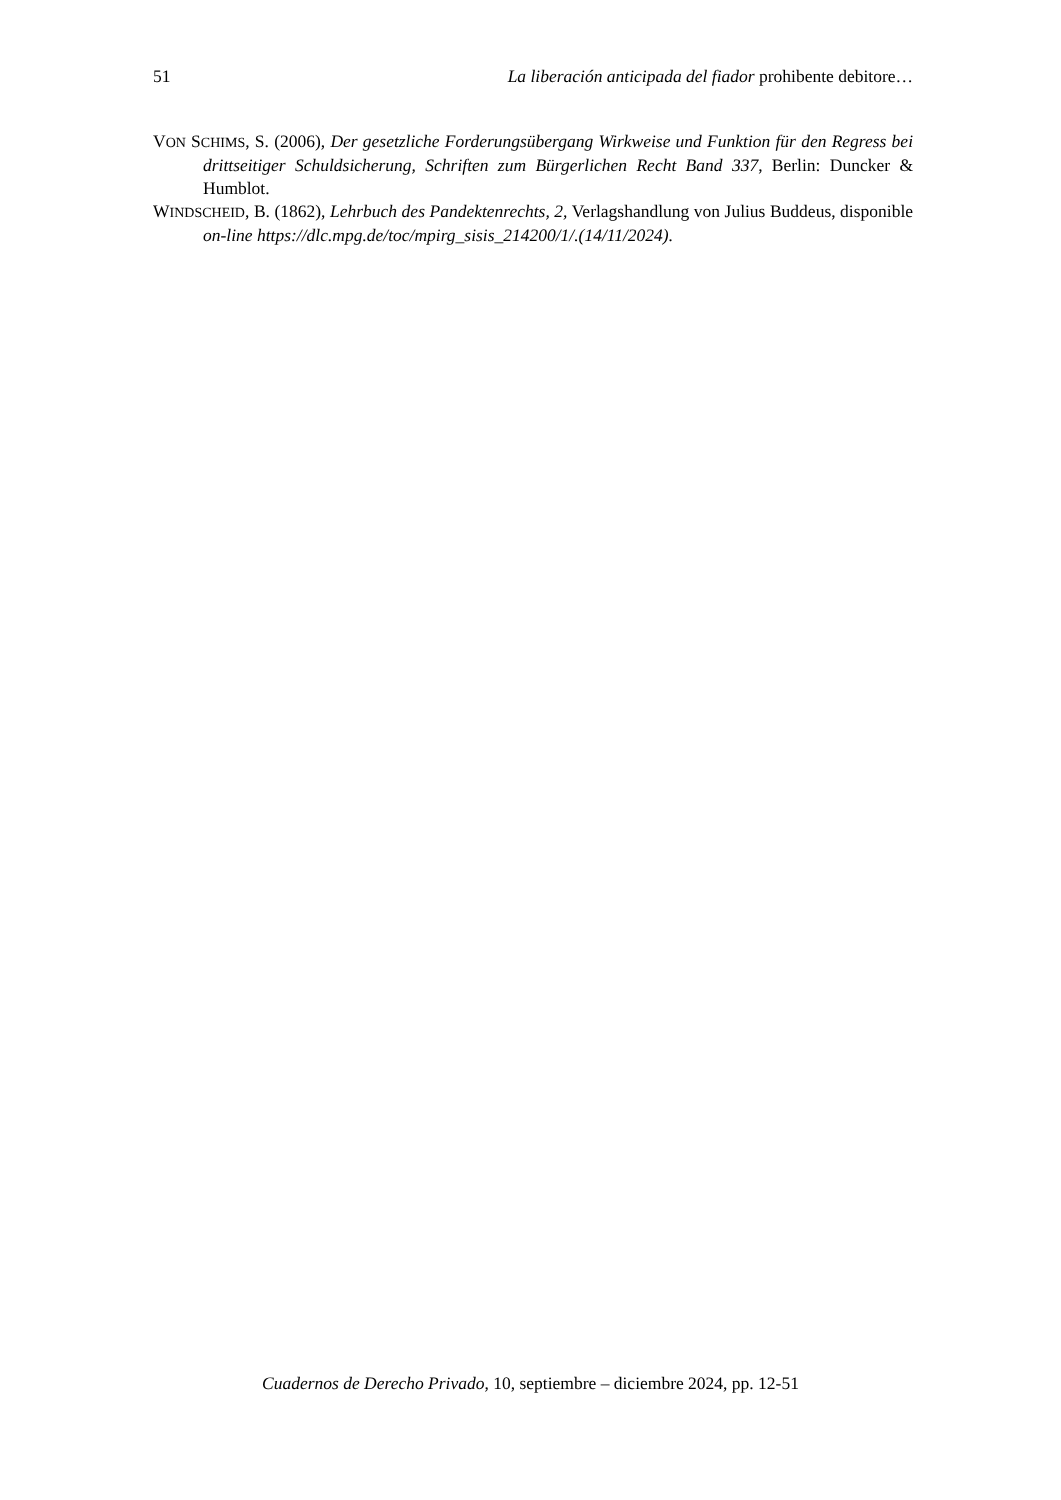51 La liberación anticipada del fiador prohibente debitore…
VON SCHIMS, S. (2006), Der gesetzliche Forderungsübergang Wirkweise und Funktion für den Regress bei drittseitiger Schuldsicherung, Schriften zum Bürgerlichen Recht Band 337, Berlin: Duncker & Humblot.
WINDSCHEID, B. (1862), Lehrbuch des Pandektenrechts, 2, Verlagshandlung von Julius Buddeus, disponible on-line https://dlc.mpg.de/toc/mpirg_sisis_214200/1/.(14/11/2024).
Cuadernos de Derecho Privado, 10, septiembre – diciembre 2024, pp. 12-51